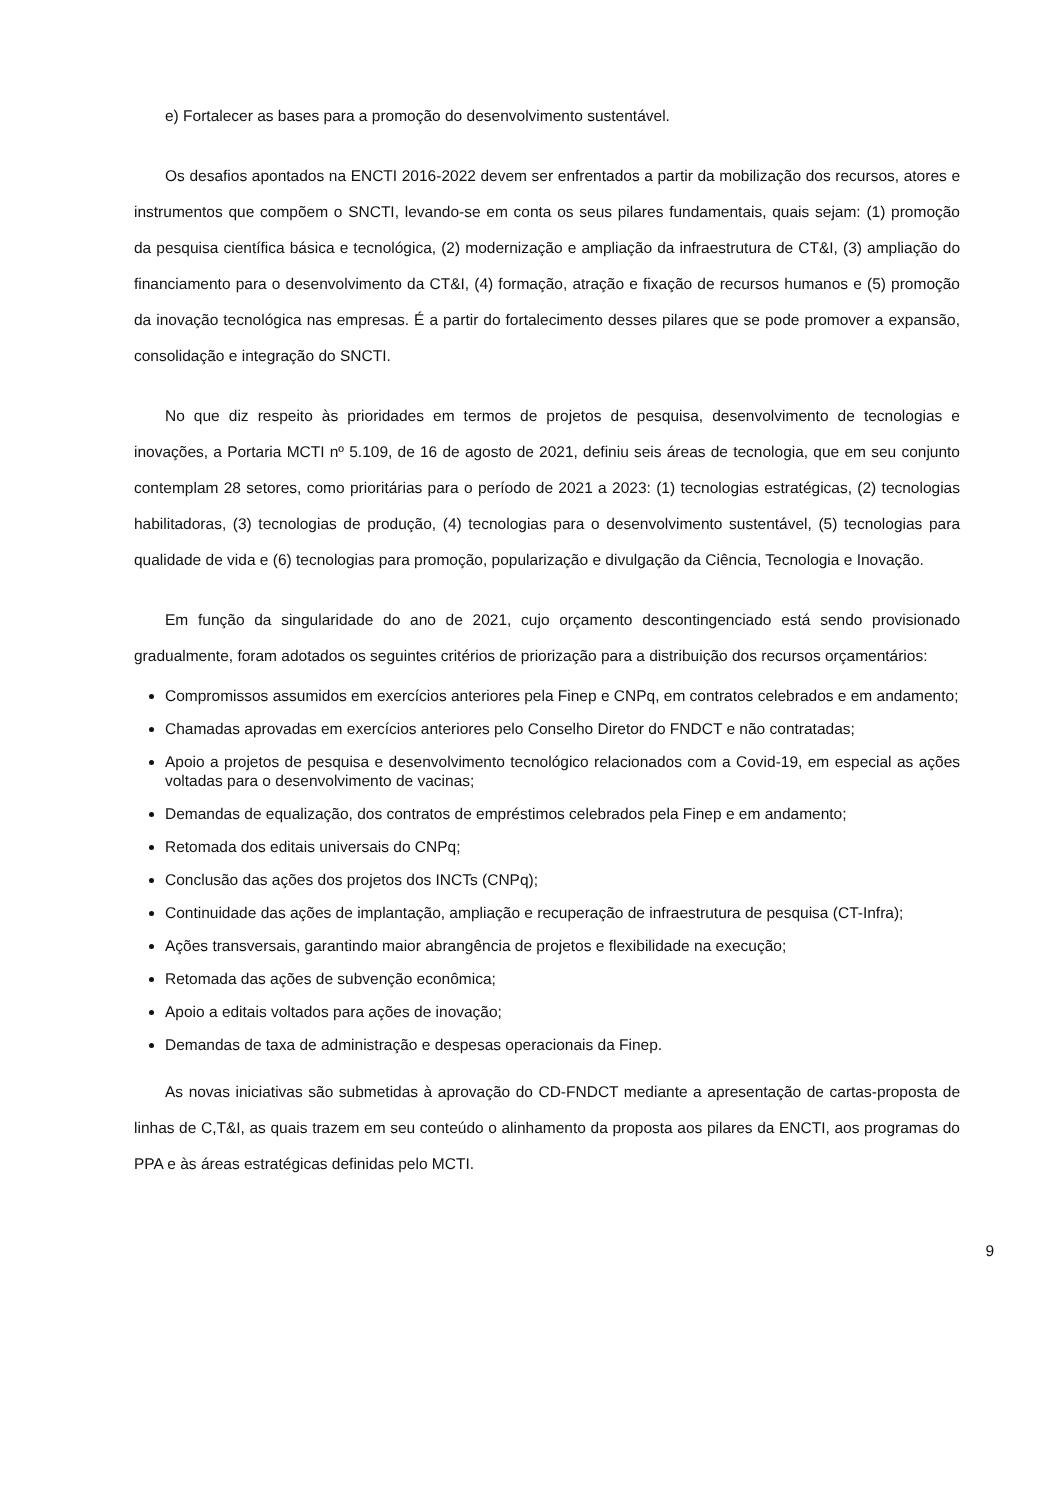e) Fortalecer as bases para a promoção do desenvolvimento sustentável.
Os desafios apontados na ENCTI 2016-2022 devem ser enfrentados a partir da mobilização dos recursos, atores e instrumentos que compõem o SNCTI, levando-se em conta os seus pilares fundamentais, quais sejam: (1) promoção da pesquisa científica básica e tecnológica, (2) modernização e ampliação da infraestrutura de CT&I, (3) ampliação do financiamento para o desenvolvimento da CT&I, (4) formação, atração e fixação de recursos humanos e (5) promoção da inovação tecnológica nas empresas. É a partir do fortalecimento desses pilares que se pode promover a expansão, consolidação e integração do SNCTI.
No que diz respeito às prioridades em termos de projetos de pesquisa, desenvolvimento de tecnologias e inovações, a Portaria MCTI nº 5.109, de 16 de agosto de 2021, definiu seis áreas de tecnologia, que em seu conjunto contemplam 28 setores, como prioritárias para o período de 2021 a 2023: (1) tecnologias estratégicas, (2) tecnologias habilitadoras, (3) tecnologias de produção, (4) tecnologias para o desenvolvimento sustentável, (5) tecnologias para qualidade de vida e (6) tecnologias para promoção, popularização e divulgação da Ciência, Tecnologia e Inovação.
Em função da singularidade do ano de 2021, cujo orçamento descontingenciado está sendo provisionado gradualmente, foram adotados os seguintes critérios de priorização para a distribuição dos recursos orçamentários:
Compromissos assumidos em exercícios anteriores pela Finep e CNPq, em contratos celebrados e em andamento;
Chamadas aprovadas em exercícios anteriores pelo Conselho Diretor do FNDCT e não contratadas;
Apoio a projetos de pesquisa e desenvolvimento tecnológico relacionados com a Covid-19, em especial as ações voltadas para o desenvolvimento de vacinas;
Demandas de equalização, dos contratos de empréstimos celebrados pela Finep e em andamento;
Retomada dos editais universais do CNPq;
Conclusão das ações dos projetos dos INCTs (CNPq);
Continuidade das ações de implantação, ampliação e recuperação de infraestrutura de pesquisa (CT-Infra);
Ações transversais, garantindo maior abrangência de projetos e flexibilidade na execução;
Retomada das ações de subvenção econômica;
Apoio a editais voltados para ações de inovação;
Demandas de taxa de administração e despesas operacionais da Finep.
As novas iniciativas são submetidas à aprovação do CD-FNDCT mediante a apresentação de cartas-proposta de linhas de C,T&I, as quais trazem em seu conteúdo o alinhamento da proposta aos pilares da ENCTI, aos programas do PPA e às áreas estratégicas definidas pelo MCTI.
9